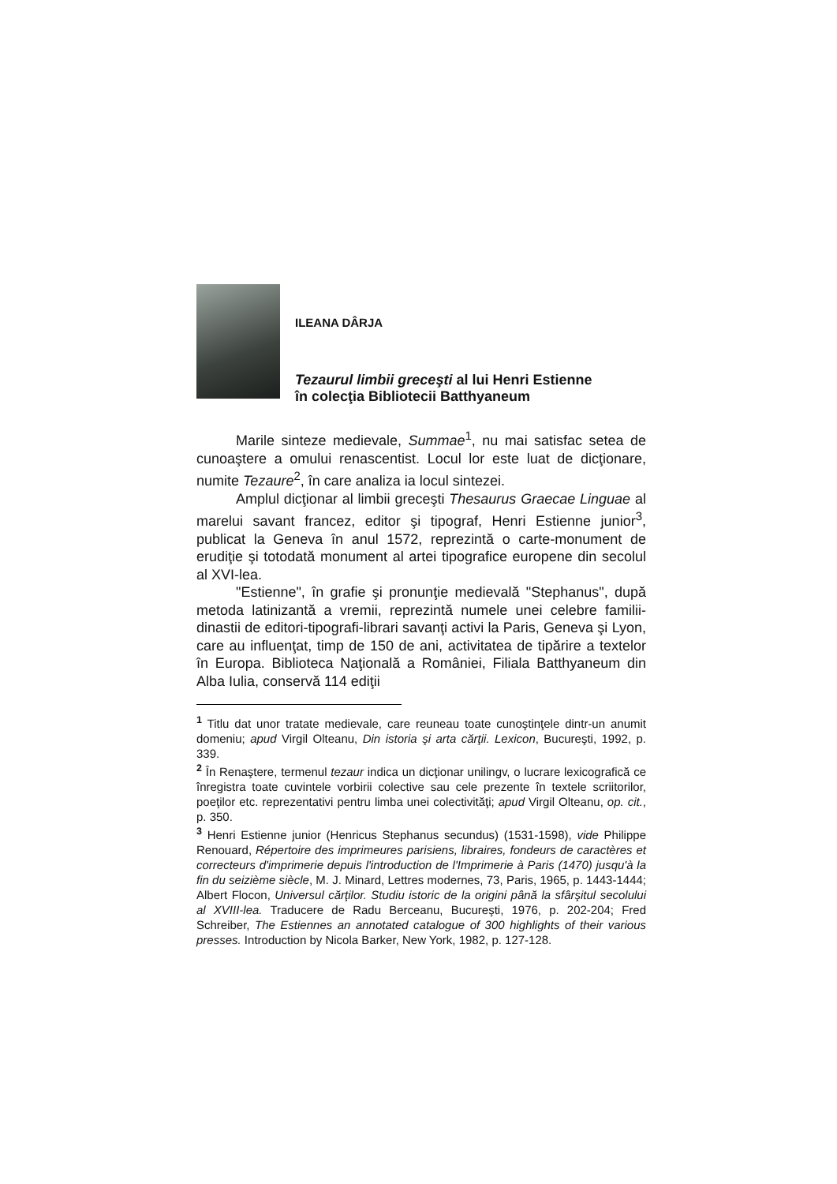ILEANA DÂRJA
Tezaurul limbii greceşti al lui Henri Estienne
în colecţia Bibliotecii Batthyaneum
Marile sinteze medievale, Summae<sup>1</sup>, nu mai satisfac setea de cunoaştere a omului renascentist. Locul lor este luat de dicţionare, numite Tezaure<sup>2</sup>, în care analiza ia locul sintezei.
Amplul dicţionar al limbii greceşti Thesaurus Graecae Linguae al marelui savant francez, editor şi tipograf, Henri Estienne junior<sup>3</sup>, publicat la Geneva în anul 1572, reprezintă o carte-monument de erudiţie şi totodată monument al artei tipografice europene din secolul al XVI-lea.
"Estienne", în grafie şi pronunţie medievală "Stephanus", după metoda latinizantă a vremii, reprezintă numele unei celebre familii-dinastii de editori-tipografi-librari savanţi activi la Paris, Geneva şi Lyon, care au influenţat, timp de 150 de ani, activitatea de tipărire a textelor în Europa. Biblioteca Naţională a României, Filiala Batthyaneum din Alba Iulia, conservă 114 ediţii
<sup>1</sup> Titlu dat unor tratate medievale, care reuneau toate cunoştinţele dintr-un anumit domeniu; apud Virgil Olteanu, Din istoria şi arta cărţii. Lexicon, Bucureşti, 1992, p. 339.
<sup>2</sup> În Renaştere, termenul tezaur indica un dicţionar unilingv, o lucrare lexicografică ce înregistra toate cuvintele vorbirii colective sau cele prezente în textele scriitorilor, poeţilor etc. reprezentativi pentru limba unei colectivităţi; apud Virgil Olteanu, op. cit., p. 350.
<sup>3</sup> Henri Estienne junior (Henricus Stephanus secundus) (1531-1598), vide Philippe Renouard, Répertoire des imprimeures parisiens, libraires, fondeurs de caractères et correcteurs d'imprimerie depuis l'introduction de l'Imprimerie à Paris (1470) jusqu'à la fin du seizième siècle, M. J. Minard, Lettres modernes, 73, Paris, 1965, p. 1443-1444; Albert Flocon, Universul cărţilor. Studiu istoric de la origini până la sfârşitul secolului al XVIII-lea. Traducere de Radu Berceanu, Bucureşti, 1976, p. 202-204; Fred Schreiber, The Estiennes an annotated catalogue of 300 highlights of their various presses. Introduction by Nicola Barker, New York, 1982, p. 127-128.